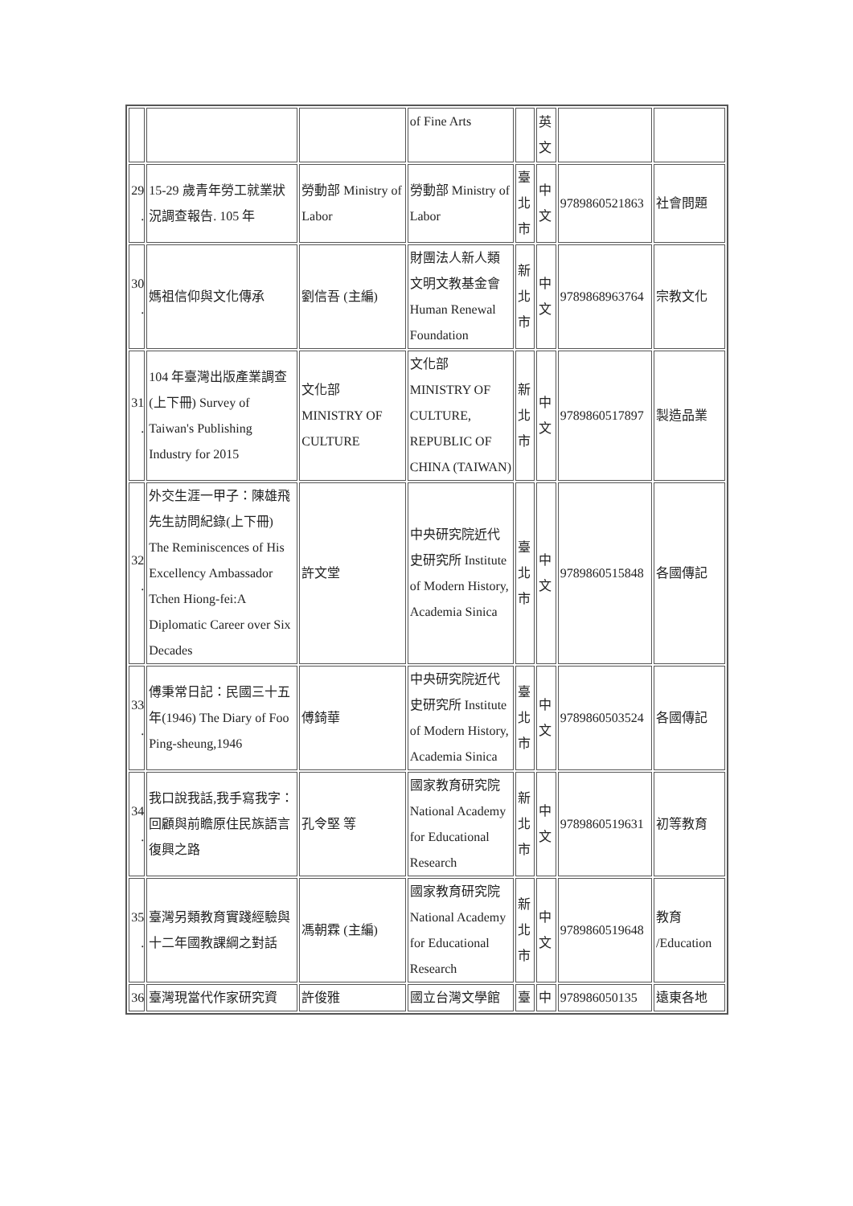| | | | of Fine Arts | | 英 文 | | |
| 29 . | 15-29 歲青年勞工就業狀況調查報告. 105 年 | 勞動部 Ministry of Labor | 勞動部 Ministry of Labor | 臺北市 | 中文 | 9789860521863 | 社會問題 |
| 30 . | 媽祖信仰與文化傳承 | 劉信吾 (主編) | 財團法人新人類文明文教基金會 Human Renewal Foundation | 新北市 | 中文 | 9789868963764 | 宗教文化 |
| 31 . | 104 年臺灣出版產業調查 (上下冊) Survey of Taiwan's Publishing Industry for 2015 | 文化部 MINISTRY OF CULTURE | 文化部 MINISTRY OF CULTURE, REPUBLIC OF CHINA (TAIWAN) | 新北市 | 中文 | 9789860517897 | 製造品業 |
| 32 . | 外交生涯一甲子：陳雄飛先生訪問紀錄(上下冊) The Reminiscences of His Excellency Ambassador Tchen Hiong-fei:A Diplomatic Career over Six Decades | 許文堂 | 中央研究院近代史研究所 Institute of Modern History, Academia Sinica | 臺北市 | 中文 | 9789860515848 | 各國傳記 |
| 33 . | 傅秉常日記：民國三十五年(1946) The Diary of Foo Ping-sheung,1946 | 傅錡華 | 中央研究院近代史研究所 Institute of Modern History, Academia Sinica | 臺北市 | 中文 | 9789860503524 | 各國傳記 |
| 34 . | 我口說我話,我手寫我字：回顧與前瞻原住民族語言復興之路 | 孔令堅 等 | 國家教育研究院 National Academy for Educational Research | 新北市 | 中文 | 9789860519631 | 初等教育 |
| 35 . | 臺灣另類教育實踐經驗與十二年國教課綱之對話 | 馮朝霖 (主編) | 國家教育研究院 National Academy for Educational Research | 新北市 | 中文 | 9789860519648 | 教育 /Education |
| 36 | 臺灣現當代作家研究資 | 許俊雅 | 國立台灣文學館 | 臺 | 中 | 978986050135 | 遠東各地 |